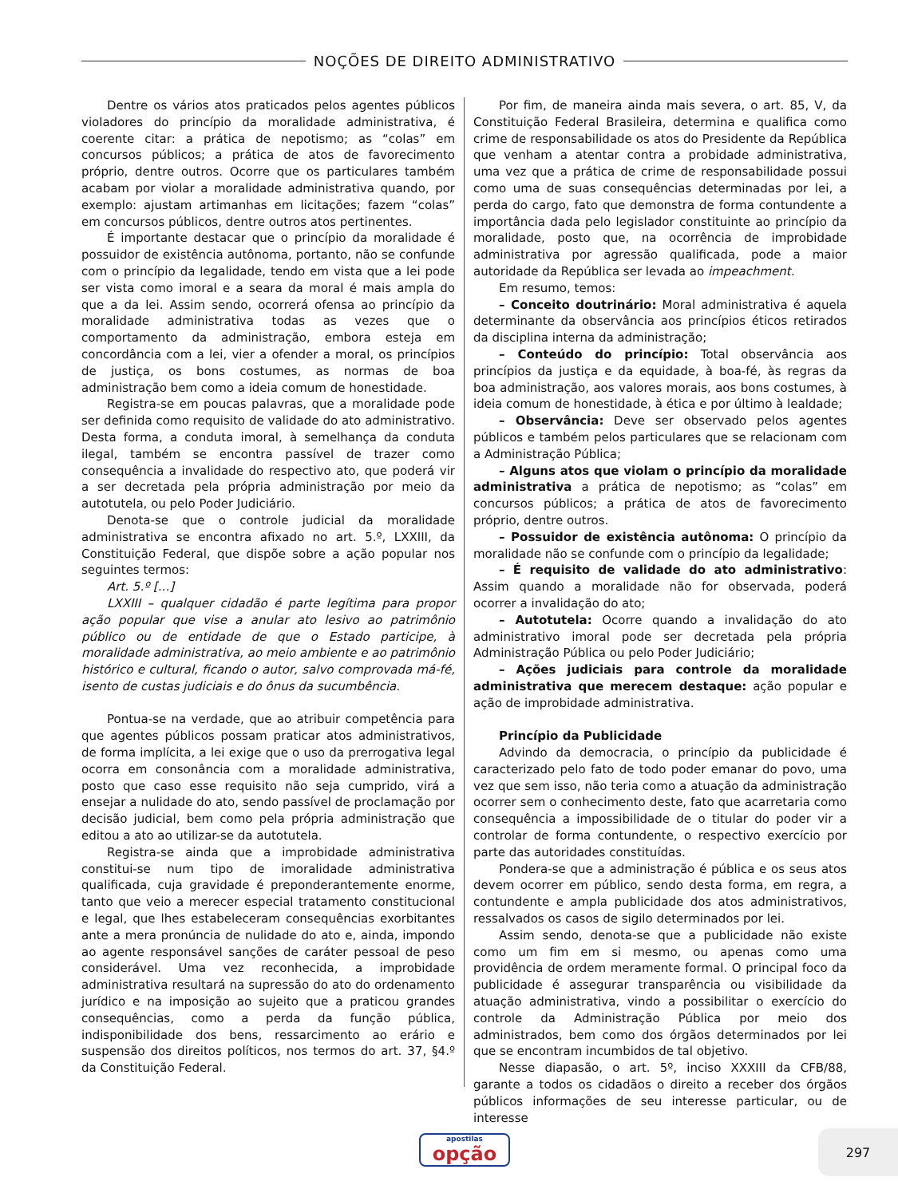NOÇÕES DE DIREITO ADMINISTRATIVO
Dentre os vários atos praticados pelos agentes públicos violadores do princípio da moralidade administrativa, é coerente citar: a prática de nepotismo; as “colas” em concursos públicos; a prática de atos de favorecimento próprio, dentre outros. Ocorre que os particulares também acabam por violar a moralidade administrativa quando, por exemplo: ajustam artimanhas em licitações; fazem “colas” em concursos públicos, dentre outros atos pertinentes.
É importante destacar que o princípio da moralidade é possuidor de existência autônoma, portanto, não se confunde com o princípio da legalidade, tendo em vista que a lei pode ser vista como imoral e a seara da moral é mais ampla do que a da lei. Assim sendo, ocorrerá ofensa ao princípio da moralidade administrativa todas as vezes que o comportamento da administração, embora esteja em concordância com a lei, vier a ofender a moral, os princípios de justiça, os bons costumes, as normas de boa administração bem como a ideia comum de honestidade.
Registra-se em poucas palavras, que a moralidade pode ser definida como requisito de validade do ato administrativo. Desta forma, a conduta imoral, à semelhança da conduta ilegal, também se encontra passível de trazer como consequência a invalidade do respectivo ato, que poderá vir a ser decretada pela própria administração por meio da autotutela, ou pelo Poder Judiciário.
Denota-se que o controle judicial da moralidade administrativa se encontra afixado no art. 5.º, LXXIII, da Constituição Federal, que dispõe sobre a ação popular nos seguintes termos:
Art. 5.º [...]
LXXIII – qualquer cidadão é parte legítima para propor ação popular que vise a anular ato lesivo ao patrimônio público ou de entidade de que o Estado participe, à moralidade administrativa, ao meio ambiente e ao patrimônio histórico e cultural, ficando o autor, salvo comprovada má-fé, isento de custas judiciais e do ônus da sucumbência.
Pontua-se na verdade, que ao atribuir competência para que agentes públicos possam praticar atos administrativos, de forma implícita, a lei exige que o uso da prerrogativa legal ocorra em consonância com a moralidade administrativa, posto que caso esse requisito não seja cumprido, virá a ensejar a nulidade do ato, sendo passível de proclamação por decisão judicial, bem como pela própria administração que editou a ato ao utilizar-se da autotutela.
Registra-se ainda que a improbidade administrativa constitui-se num tipo de imoralidade administrativa qualificada, cuja gravidade é preponderantemente enorme, tanto que veio a merecer especial tratamento constitucional e legal, que lhes estabeleceram consequências exorbitantes ante a mera pronúncia de nulidade do ato e, ainda, impondo ao agente responsável sanções de caráter pessoal de peso considerável. Uma vez reconhecida, a improbidade administrativa resultará na supressão do ato do ordenamento jurídico e na imposição ao sujeito que a praticou grandes consequências, como a perda da função pública, indisponibilidade dos bens, ressarcimento ao erário e suspensão dos direitos políticos, nos termos do art. 37, §4.º da Constituição Federal.
Por fim, de maneira ainda mais severa, o art. 85, V, da Constituição Federal Brasileira, determina e qualifica como crime de responsabilidade os atos do Presidente da República que venham a atentar contra a probidade administrativa, uma vez que a prática de crime de responsabilidade possui como uma de suas consequências determinadas por lei, a perda do cargo, fato que demonstra de forma contundente a importância dada pelo legislador constituinte ao princípio da moralidade, posto que, na ocorrência de improbidade administrativa por agressão qualificada, pode a maior autoridade da República ser levada ao impeachment.
Em resumo, temos:
– Conceito doutrinário: Moral administrativa é aquela determinante da observância aos princípios éticos retirados da disciplina interna da administração;
– Conteúdo do princípio: Total observância aos princípios da justiça e da equidade, à boa-fé, às regras da boa administração, aos valores morais, aos bons costumes, à ideia comum de honestidade, à ética e por último à lealdade;
– Observância: Deve ser observado pelos agentes públicos e também pelos particulares que se relacionam com a Administração Pública;
– Alguns atos que violam o princípio da moralidade administrativa a prática de nepotismo; as “colas” em concursos públicos; a prática de atos de favorecimento próprio, dentre outros.
– Possuidor de existência autônoma: O princípio da moralidade não se confunde com o princípio da legalidade;
– É requisito de validade do ato administrativo: Assim quando a moralidade não for observada, poderá ocorrer a invalidação do ato;
– Autotutela: Ocorre quando a invalidação do ato administrativo imoral pode ser decretada pela própria Administração Pública ou pelo Poder Judiciário;
– Ações judiciais para controle da moralidade administrativa que merecem destaque: ação popular e ação de improbidade administrativa.
Princípio da Publicidade
Advindo da democracia, o princípio da publicidade é caracterizado pelo fato de todo poder emanar do povo, uma vez que sem isso, não teria como a atuação da administração ocorrer sem o conhecimento deste, fato que acarretaria como consequência a impossibilidade de o titular do poder vir a controlar de forma contundente, o respectivo exercício por parte das autoridades constituídas.
Pondera-se que a administração é pública e os seus atos devem ocorrer em público, sendo desta forma, em regra, a contundente e ampla publicidade dos atos administrativos, ressalvados os casos de sigilo determinados por lei.
Assim sendo, denota-se que a publicidade não existe como um fim em si mesmo, ou apenas como uma providência de ordem meramente formal. O principal foco da publicidade é assegurar transparência ou visibilidade da atuação administrativa, vindo a possibilitar o exercício do controle da Administração Pública por meio dos administrados, bem como dos órgãos determinados por lei que se encontram incumbidos de tal objetivo.
Nesse diapasão, o art. 5º, inciso XXXIII da CFB/88, garante a todos os cidadãos o direito a receber dos órgãos públicos informações de seu interesse particular, ou de interesse
apostilas
opção
297